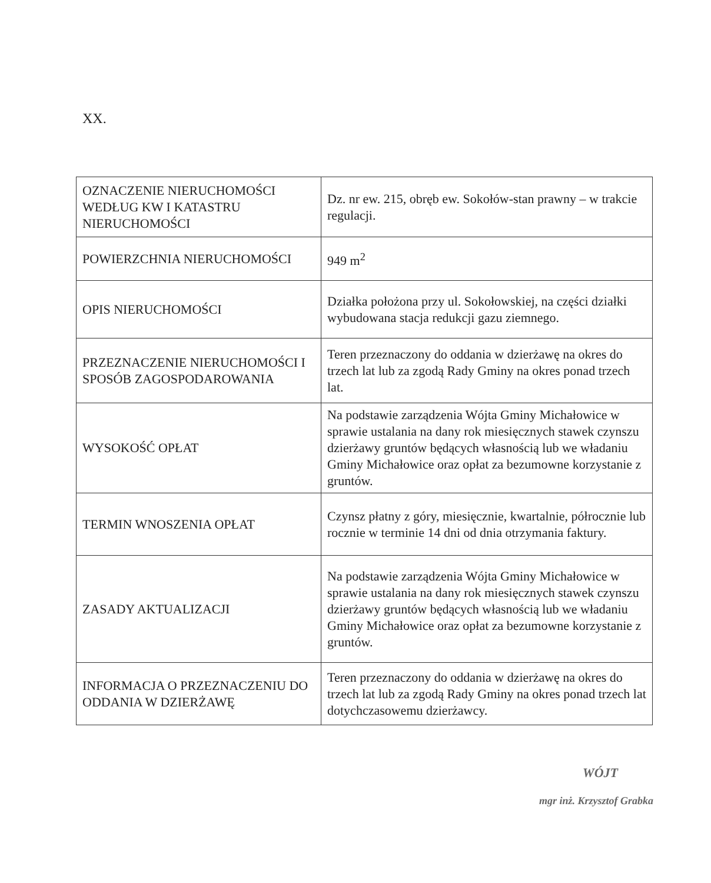XX.
| OZNACZENIE NIERUCHOMOŚCI WEDŁUG KW I KATASTRU NIERUCHOMOŚCI | Dz. nr ew. 215, obręb ew. Sokołów-stan prawny – w trakcie regulacji. |
| POWIERZCHNIA NIERUCHOMOŚCI | 949 m<sup>2</sup> |
| OPIS NIERUCHOMOŚCI | Działka położona przy ul. Sokołowskiej, na części działki wybudowana stacja redukcji gazu ziemnego. |
| PRZEZNACZENIE NIERUCHOMOŚCI I SPOSÓB ZAGOSPODAROWANIA | Teren przeznaczony do oddania w dzierżawę na okres do trzech lat lub za zgodą Rady Gminy na okres ponad trzech lat. |
| WYSOKOŚĆ OPŁAT | Na podstawie zarządzenia Wójta Gminy Michałowice w sprawie ustalania na dany rok miesięcznych stawek czynszu dzierżawy gruntów będących własnością lub we władaniu Gminy Michałowice oraz opłat za bezumowne korzystanie z gruntów. |
| TERMIN WNOSZENIA OPŁAT | Czynsz płatny z góry, miesięcznie, kwartalnie, półrocznie lub rocznie w terminie 14 dni od dnia otrzymania faktury. |
| ZASADY AKTUALIZACJI | Na podstawie zarządzenia Wójta Gminy Michałowice w sprawie ustalania na dany rok miesięcznych stawek czynszu dzierżawy gruntów będących własnością lub we władaniu Gminy Michałowice oraz opłat za bezumowne korzystanie z gruntów. |
| INFORMACJA O PRZEZNACZENIU DO ODDANIA W DZIERŻAWĘ | Teren przeznaczony do oddania w dzierżawę na okres do trzech lat lub za zgodą Rady Gminy na okres ponad trzech lat dotychczasowemu dzierżawcy. |
WÓJT
mgr inż. Krzysztof Grabka